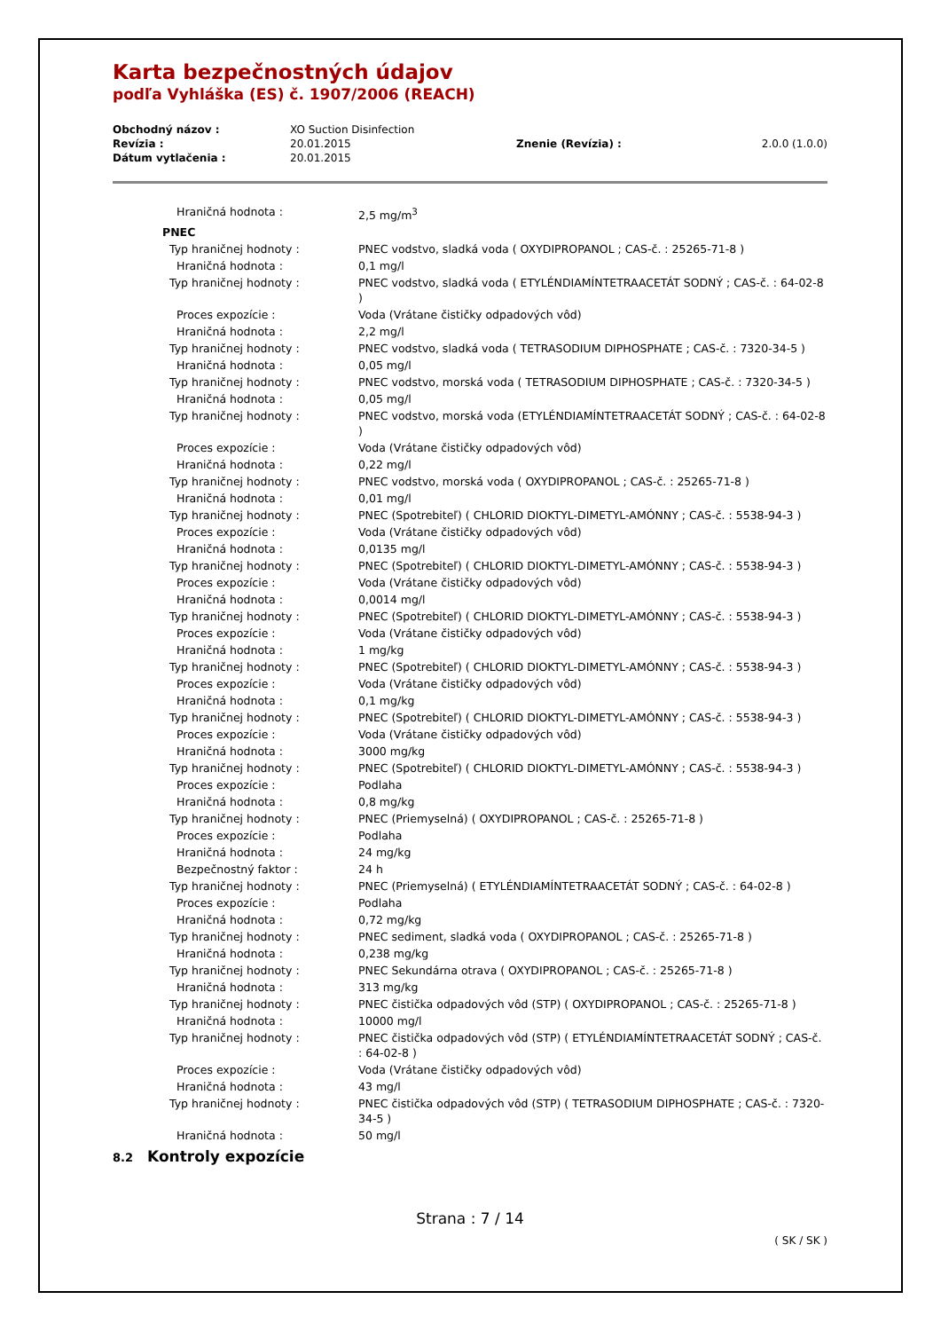Karta bezpečnostných údajov
podľa Vyhláška (ES) č. 1907/2006 (REACH)
| Obchodný názov : | XO Suction Disinfection | | |
| Revízia : | 20.01.2015 | Znenie (Revízia) : | 2.0.0 (1.0.0) |
| Dátum vytlačenia : | 20.01.2015 | | |
| Hraničná hodnota : | 2,5 mg/m<sup>3</sup> |
| PNEC | |
| Typ hraničnej hodnoty : | PNEC vodstvo, sladká voda ( OXYDIPROPANOL ; CAS-č. : 25265-71-8 ) |
| Hraničná hodnota : | 0,1 mg/l |
| Typ hraničnej hodnoty : | PNEC vodstvo, sladká voda ( ETYLÉNDIAMÍNTETRAACETÁT SODNÝ ; CAS-č. : 64-02-8 ) |
| Proces expozície : | Voda (Vrátane čističky odpadových vôd) |
| Hraničná hodnota : | 2,2 mg/l |
| Typ hraničnej hodnoty : | PNEC vodstvo, sladká voda ( TETRASODIUM DIPHOSPHATE ; CAS-č. : 7320-34-5 ) |
| Hraničná hodnota : | 0,05 mg/l |
| Typ hraničnej hodnoty : | PNEC vodstvo, morská voda ( TETRASODIUM DIPHOSPHATE ; CAS-č. : 7320-34-5 ) |
| Hraničná hodnota : | 0,05 mg/l |
| Typ hraničnej hodnoty : | PNEC vodstvo, morská voda (ETYLÉNDIAMÍNTETRAACETÁT SODNÝ ; CAS-č. : 64-02-8 ) |
| Proces expozície : | Voda (Vrátane čističky odpadových vôd) |
| Hraničná hodnota : | 0,22 mg/l |
| Typ hraničnej hodnoty : | PNEC vodstvo, morská voda ( OXYDIPROPANOL ; CAS-č. : 25265-71-8 ) |
| Hraničná hodnota : | 0,01 mg/l |
| Typ hraničnej hodnoty : | PNEC (Spotrebiteľ) ( CHLORID DIOKTYL-DIMETYL-AMÓNNY ; CAS-č. : 5538-94-3 ) |
| Proces expozície : | Voda (Vrátane čističky odpadových vôd) |
| Hraničná hodnota : | 0,0135 mg/l |
| Typ hraničnej hodnoty : | PNEC (Spotrebiteľ) ( CHLORID DIOKTYL-DIMETYL-AMÓNNY ; CAS-č. : 5538-94-3 ) |
| Proces expozície : | Voda (Vrátane čističky odpadových vôd) |
| Hraničná hodnota : | 0,0014 mg/l |
| Typ hraničnej hodnoty : | PNEC (Spotrebiteľ) ( CHLORID DIOKTYL-DIMETYL-AMÓNNY ; CAS-č. : 5538-94-3 ) |
| Proces expozície : | Voda (Vrátane čističky odpadových vôd) |
| Hraničná hodnota : | 1 mg/kg |
| Typ hraničnej hodnoty : | PNEC (Spotrebiteľ) ( CHLORID DIOKTYL-DIMETYL-AMÓNNY ; CAS-č. : 5538-94-3 ) |
| Proces expozície : | Voda (Vrátane čističky odpadových vôd) |
| Hraničná hodnota : | 0,1 mg/kg |
| Typ hraničnej hodnoty : | PNEC (Spotrebiteľ) ( CHLORID DIOKTYL-DIMETYL-AMÓNNY ; CAS-č. : 5538-94-3 ) |
| Proces expozície : | Voda (Vrátane čističky odpadových vôd) |
| Hraničná hodnota : | 3000 mg/kg |
| Typ hraničnej hodnoty : | PNEC (Spotrebiteľ) ( CHLORID DIOKTYL-DIMETYL-AMÓNNY ; CAS-č. : 5538-94-3 ) |
| Proces expozície : | Podlaha |
| Hraničná hodnota : | 0,8 mg/kg |
| Typ hraničnej hodnoty : | PNEC (Priemyselná) ( OXYDIPROPANOL ; CAS-č. : 25265-71-8 ) |
| Proces expozície : | Podlaha |
| Hraničná hodnota : | 24 mg/kg |
| Bezpečnostný faktor : | 24 h |
| Typ hraničnej hodnoty : | PNEC (Priemyselná) ( ETYLÉNDIAMÍNTETRAACETÁT SODNÝ ; CAS-č. : 64-02-8 ) |
| Proces expozície : | Podlaha |
| Hraničná hodnota : | 0,72 mg/kg |
| Typ hraničnej hodnoty : | PNEC sediment, sladká voda ( OXYDIPROPANOL ; CAS-č. : 25265-71-8 ) |
| Hraničná hodnota : | 0,238 mg/kg |
| Typ hraničnej hodnoty : | PNEC Sekundárna otrava ( OXYDIPROPANOL ; CAS-č. : 25265-71-8 ) |
| Hraničná hodnota : | 313 mg/kg |
| Typ hraničnej hodnoty : | PNEC čistička odpadových vôd (STP) ( OXYDIPROPANOL ; CAS-č. : 25265-71-8 ) |
| Hraničná hodnota : | 10000 mg/l |
| Typ hraničnej hodnoty : | PNEC čistička odpadových vôd (STP) ( ETYLÉNDIAMÍNTETRAACETÁT SODNÝ ; CAS-č. : 64-02-8 ) |
| Proces expozície : | Voda (Vrátane čističky odpadových vôd) |
| Hraničná hodnota : | 43 mg/l |
| Typ hraničnej hodnoty : | PNEC čistička odpadových vôd (STP) ( TETRASODIUM DIPHOSPHATE ; CAS-č. : 7320-34-5 ) |
| Hraničná hodnota : | 50 mg/l |
8.2 Kontroly expozície
Strana : 7 / 14
( SK / SK )